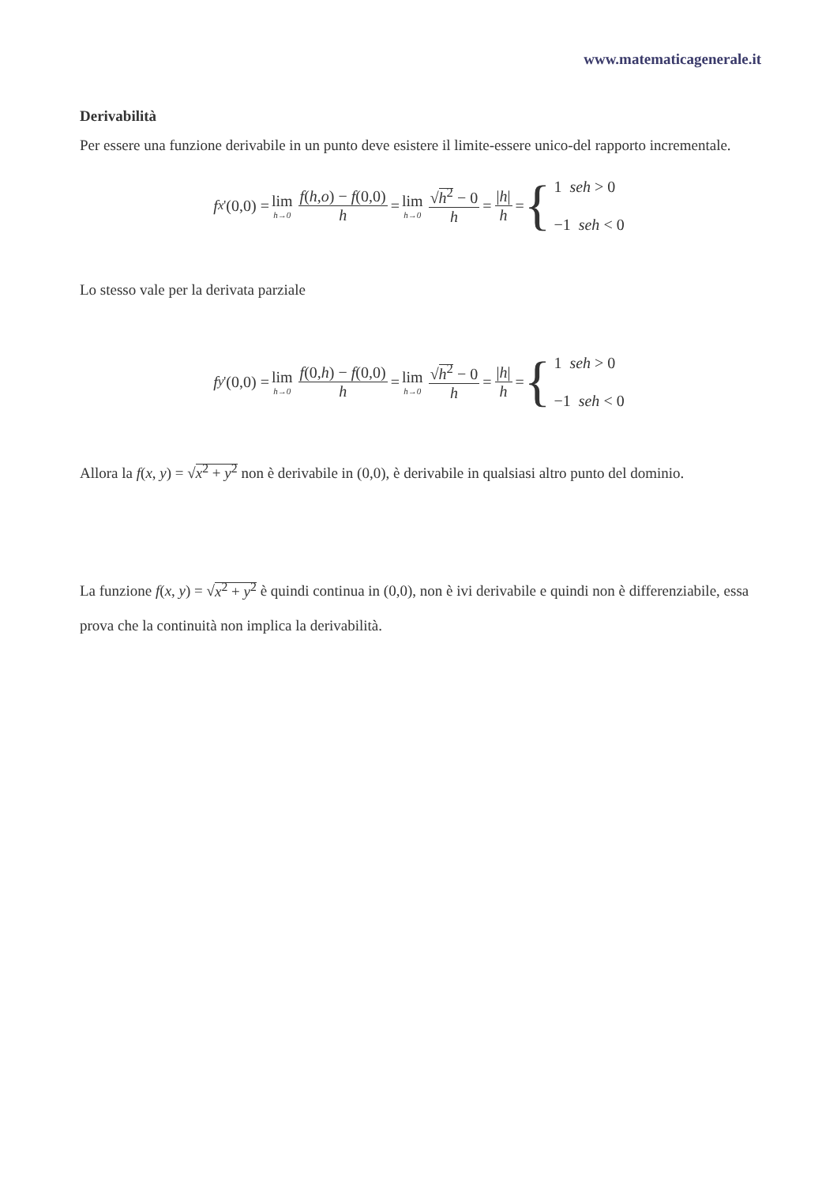www.matematicagenerale.it
Derivabilità
Per essere una funzione derivabile in un punto deve esistere il limite-essere unico-del rapporto incrementale.
f<sub>x</sub><sup>'</sup>(0,0) = lim h→0 f(h,o) − f(0,0) h = lim h→0 √h<sup>2</sup> − 0 h = |h| h = {
1 seh > 0
−1 seh < 0
Lo stesso vale per la derivata parziale
f<sub>y</sub><sup>'</sup>(0,0) = lim h→0 f(0,h) − f(0,0) h = lim h→0 √h<sup>2</sup> − 0 h = |h| h = {
1 seh > 0
−1 seh < 0
Allora la f(x, y) = √x<sup>2</sup> + y<sup>2</sup> non è derivabile in (0,0), è derivabile in qualsiasi altro punto del dominio.
La funzione f(x, y) = √x<sup>2</sup> + y<sup>2</sup> è quindi continua in (0,0), non è ivi derivabile e quindi non è differenziabile, essa prova che la continuità non implica la derivabilità.